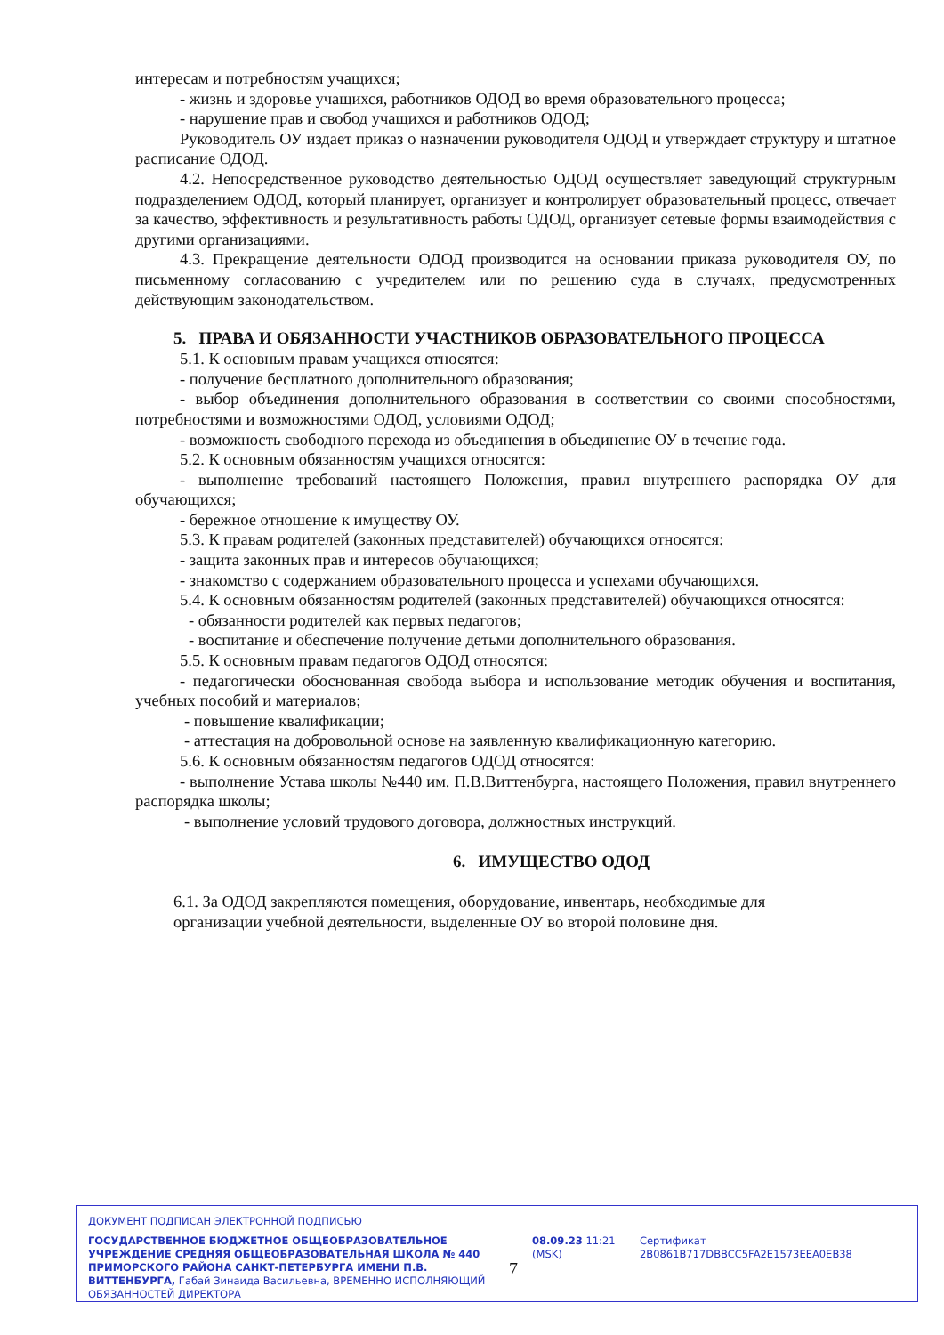интересам и потребностям учащихся;
- жизнь и здоровье учащихся, работников ОДОД во время образовательного процесса;
- нарушение прав и свобод учащихся и работников ОДОД;
Руководитель ОУ издает приказ о назначении руководителя ОДОД и утверждает структуру и штатное расписание ОДОД.
4.2. Непосредственное руководство деятельностью ОДОД осуществляет заведующий структурным подразделением ОДОД, который планирует, организует и контролирует образовательный процесс, отвечает за качество, эффективность и результативность работы ОДОД, организует сетевые формы взаимодействия с другими организациями.
4.3. Прекращение деятельности ОДОД производится на основании приказа руководителя ОУ, по письменному согласованию с учредителем или по решению суда в случаях, предусмотренных действующим законодательством.
5. ПРАВА И ОБЯЗАННОСТИ УЧАСТНИКОВ ОБРАЗОВАТЕЛЬНОГО ПРОЦЕССА
5.1. К основным правам учащихся относятся:
- получение бесплатного дополнительного образования;
- выбор объединения дополнительного образования в соответствии со своими способностями, потребностями и возможностями ОДОД, условиями ОДОД;
- возможность свободного перехода из объединения в объединение ОУ в течение года.
5.2. К основным обязанностям учащихся относятся:
- выполнение требований настоящего Положения, правил внутреннего распорядка ОУ для обучающихся;
- бережное отношение к имуществу ОУ.
5.3. К правам родителей (законных представителей) обучающихся относятся:
- защита законных прав и интересов обучающихся;
- знакомство с содержанием образовательного процесса и успехами обучающихся.
5.4. К основным обязанностям родителей (законных представителей) обучающихся относятся:
- обязанности родителей как первых педагогов;
- воспитание и обеспечение получение детьми дополнительного образования.
5.5. К основным правам педагогов ОДОД относятся:
- педагогически обоснованная свобода выбора и использование методик обучения и воспитания, учебных пособий и материалов;
- повышение квалификации;
- аттестация на добровольной основе на заявленную квалификационную категорию.
5.6. К основным обязанностям педагогов ОДОД относятся:
- выполнение Устава школы №440 им. П.В.Виттенбурга, настоящего Положения, правил внутреннего распорядка школы;
- выполнение условий трудового договора, должностных инструкций.
6. ИМУЩЕСТВО ОДОД
6.1. За ОДОД закрепляются помещения, оборудование, инвентарь, необходимые для
организации учебной деятельности, выделенные ОУ во второй половине дня.
ДОКУМЕНТ ПОДПИСАН ЭЛЕКТРОННОЙ ПОДПИСЬЮ
ГОСУДАРСТВЕННОЕ БЮДЖЕТНОЕ ОБЩЕОБРАЗОВАТЕЛЬНОЕ УЧРЕЖДЕНИЕ СРЕДНЯЯ ОБЩЕОБРАЗОВАТЕЛЬНАЯ ШКОЛА № 440 ПРИМОРСКОГО РАЙОНА САНКТ-ПЕТЕРБУРГА ИМЕНИ П.В. ВИТТЕНБУРГА, Габай Зинаида Васильевна, ВРЕМЕННО ИСПОЛНЯЮЩИЙ ОБЯЗАННОСТЕЙ ДИРЕКТОРА
08.09.23 11:21 (MSK)
Сертификат 2B0861B717DBBCC5FA2E1573EEA0EB38
7